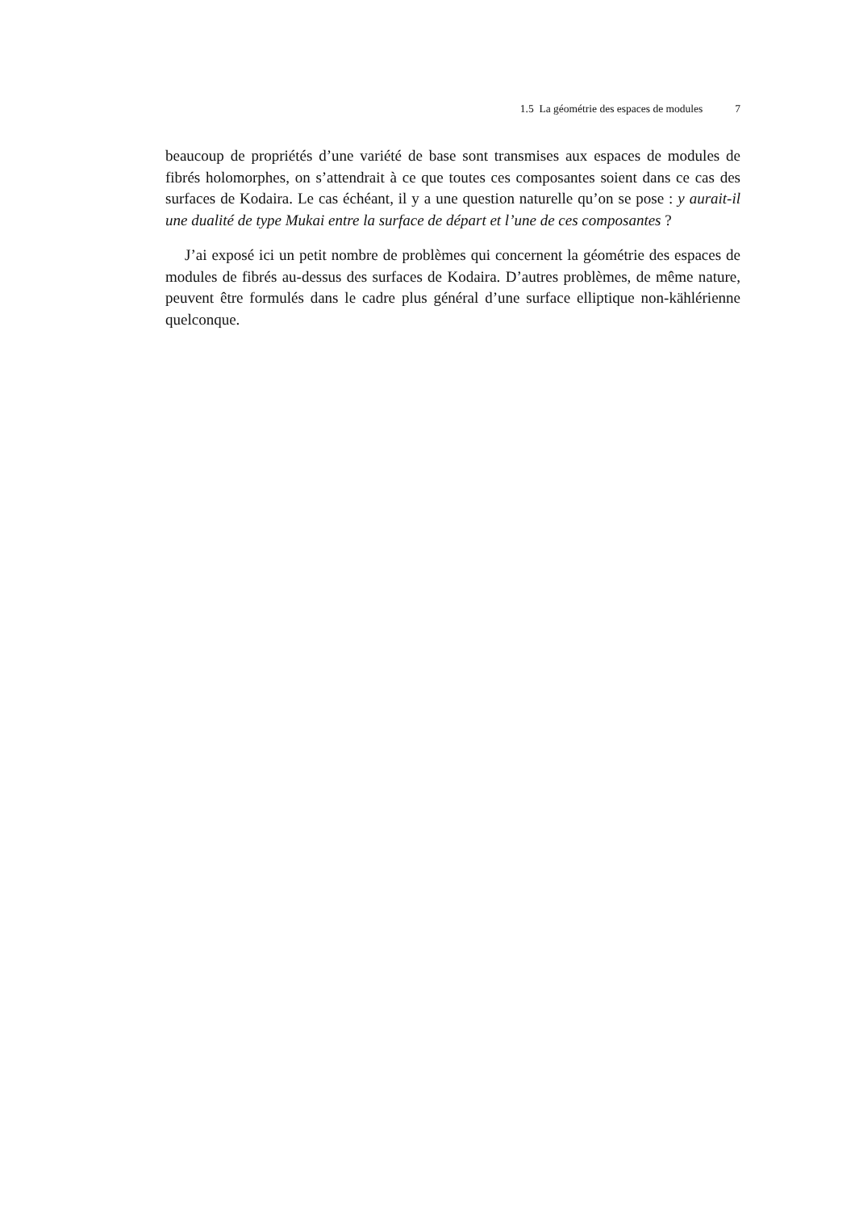1.5 La géométrie des espaces de modules 7
beaucoup de propriétés d’une variété de base sont transmises aux espaces de modules de fibrés holomorphes, on s’attendrait à ce que toutes ces composantes soient dans ce cas des surfaces de Kodaira. Le cas échéant, il y a une question naturelle qu’on se pose : y aurait-il une dualité de type Mukai entre la surface de départ et l’une de ces composantes ?
J’ai exposé ici un petit nombre de problèmes qui concernent la géométrie des espaces de modules de fibrés au-dessus des surfaces de Kodaira. D’autres problèmes, de même nature, peuvent être formulés dans le cadre plus général d’une surface elliptique non-kählérienne quelconque.